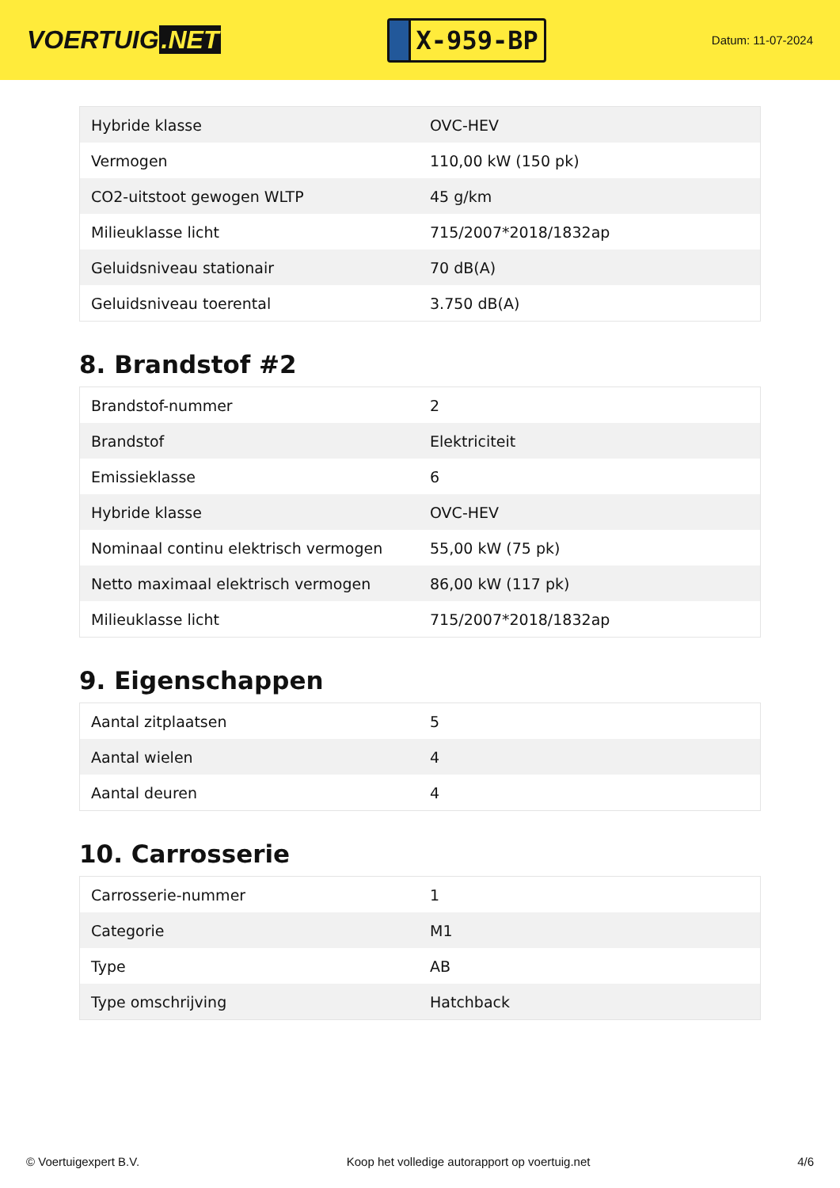VOERTUIG.NET
X-959-BP
Datum: 11-07-2024
| Hybride klasse | OVC-HEV |
| Vermogen | 110,00 kW (150 pk) |
| CO2-uitstoot gewogen WLTP | 45 g/km |
| Milieuklasse licht | 715/2007*2018/1832ap |
| Geluidsniveau stationair | 70 dB(A) |
| Geluidsniveau toerental | 3.750 dB(A) |
8. Brandstof #2
| Brandstof-nummer | 2 |
| Brandstof | Elektriciteit |
| Emissieklasse | 6 |
| Hybride klasse | OVC-HEV |
| Nominaal continu elektrisch vermogen | 55,00 kW (75 pk) |
| Netto maximaal elektrisch vermogen | 86,00 kW (117 pk) |
| Milieuklasse licht | 715/2007*2018/1832ap |
9. Eigenschappen
| Aantal zitplaatsen | 5 |
| Aantal wielen | 4 |
| Aantal deuren | 4 |
10. Carrosserie
| Carrosserie-nummer | 1 |
| Categorie | M1 |
| Type | AB |
| Type omschrijving | Hatchback |
© Voertuigexpert B.V. Koop het volledige autorapport op voertuig.net 4/6